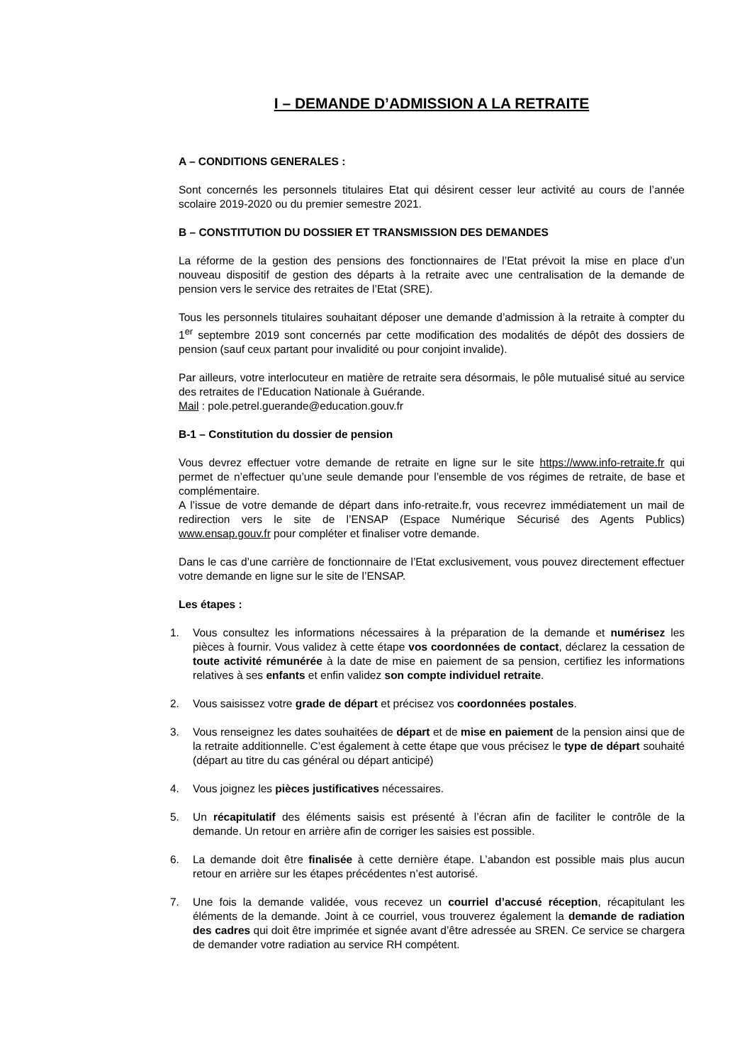I – DEMANDE D’ADMISSION A LA RETRAITE
A – CONDITIONS GENERALES :
Sont concernés les personnels titulaires Etat qui désirent cesser leur activité au cours de l’année scolaire 2019-2020 ou du premier semestre 2021.
B – CONSTITUTION DU DOSSIER ET TRANSMISSION DES DEMANDES
La réforme de la gestion des pensions des fonctionnaires de l’Etat prévoit la mise en place d’un nouveau dispositif de gestion des départs à la retraite avec une centralisation de la demande de pension vers le service des retraites de l’Etat (SRE).
Tous les personnels titulaires souhaitant déposer une demande d’admission à la retraite à compter du 1<sup>er</sup> septembre 2019 sont concernés par cette modification des modalités de dépôt des dossiers de pension (sauf ceux partant pour invalidité ou pour conjoint invalide).
Par ailleurs, votre interlocuteur en matière de retraite sera désormais, le pôle mutualisé situé au service des retraites de l’Education Nationale à Guérande.
Mail : pole.petrel.guerande@education.gouv.fr
B-1 – Constitution du dossier de pension
Vous devrez effectuer votre demande de retraite en ligne sur le site https://www.info-retraite.fr qui permet de n’effectuer qu’une seule demande pour l’ensemble de vos régimes de retraite, de base et complémentaire.
A l’issue de votre demande de départ dans info-retraite.fr, vous recevrez immédiatement un mail de redirection vers le site de l’ENSAP (Espace Numérique Sécurisé des Agents Publics) www.ensap.gouv.fr pour compléter et finaliser votre demande.
Dans le cas d’une carrière de fonctionnaire de l’Etat exclusivement, vous pouvez directement effectuer votre demande en ligne sur le site de l’ENSAP.
Les étapes :
1. Vous consultez les informations nécessaires à la préparation de la demande et numérisez les pièces à fournir. Vous validez à cette étape vos coordonnées de contact, déclarez la cessation de toute activité rémunérée à la date de mise en paiement de sa pension, certifiez les informations relatives à ses enfants et enfin validez son compte individuel retraite.
2. Vous saisissez votre grade de départ et précisez vos coordonnées postales.
3. Vous renseignez les dates souhaitées de départ et de mise en paiement de la pension ainsi que de la retraite additionnelle. C’est également à cette étape que vous précisez le type de départ souhaité (départ au titre du cas général ou départ anticipé)
4. Vous joignez les pièces justificatives nécessaires.
5. Un récapitulatif des éléments saisis est présenté à l’écran afin de faciliter le contrôle de la demande. Un retour en arrière afin de corriger les saisies est possible.
6. La demande doit être finalisée à cette dernière étape. L’abandon est possible mais plus aucun retour en arrière sur les étapes précédentes n’est autorisé.
7. Une fois la demande validée, vous recevez un courriel d’accusé réception, récapitulant les éléments de la demande. Joint à ce courriel, vous trouverez également la demande de radiation des cadres qui doit être imprimée et signée avant d’être adressée au SREN. Ce service se chargera de demander votre radiation au service RH compétent.